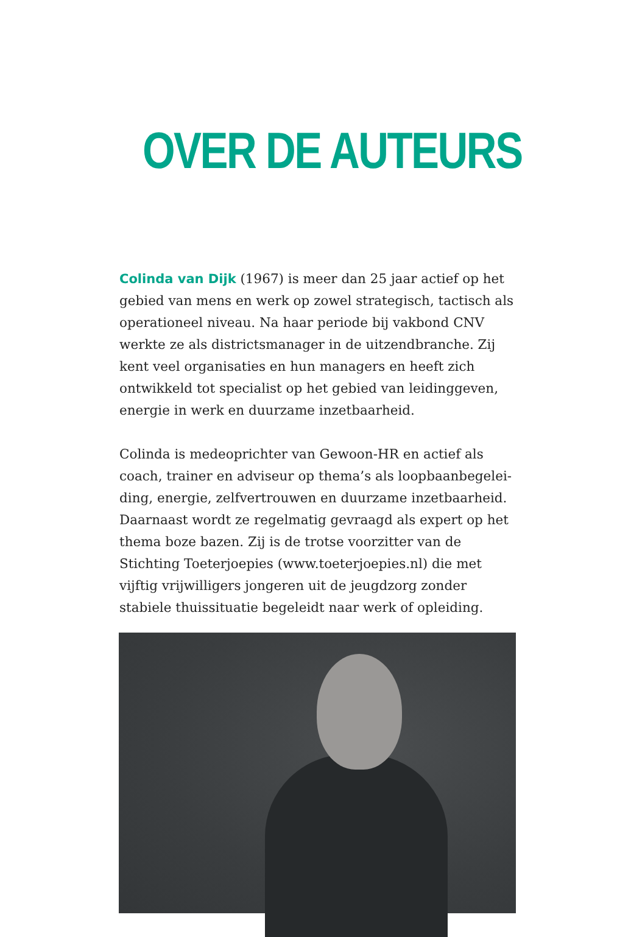OVER DE AUTEURS
Colinda van Dijk (1967) is meer dan 25 jaar actief op het gebied van mens en werk op zowel strategisch, tactisch als operationeel niveau. Na haar periode bij vakbond CNV werkte ze als districtsmanager in de uitzendbranche. Zij kent veel organisaties en hun managers en heeft zich ontwikkeld tot specialist op het gebied van leidinggeven, energie in werk en duurzame inzetbaarheid.
Colinda is medeoprichter van Gewoon-HR en actief als coach, trainer en adviseur op thema’s als loopbaanbegelei­ding, energie, zelfvertrouwen en duurzame inzetbaarheid. Daarnaast wordt ze regelmatig gevraagd als expert op het thema boze bazen. Zij is de trotse voorzitter van de Stichting Toeterjoepies (www.toeterjoepies.nl) die met vijftig vrij­willigers jongeren uit de jeugdzorg zonder stabiele thuis­situatie begeleidt naar werk of opleiding.